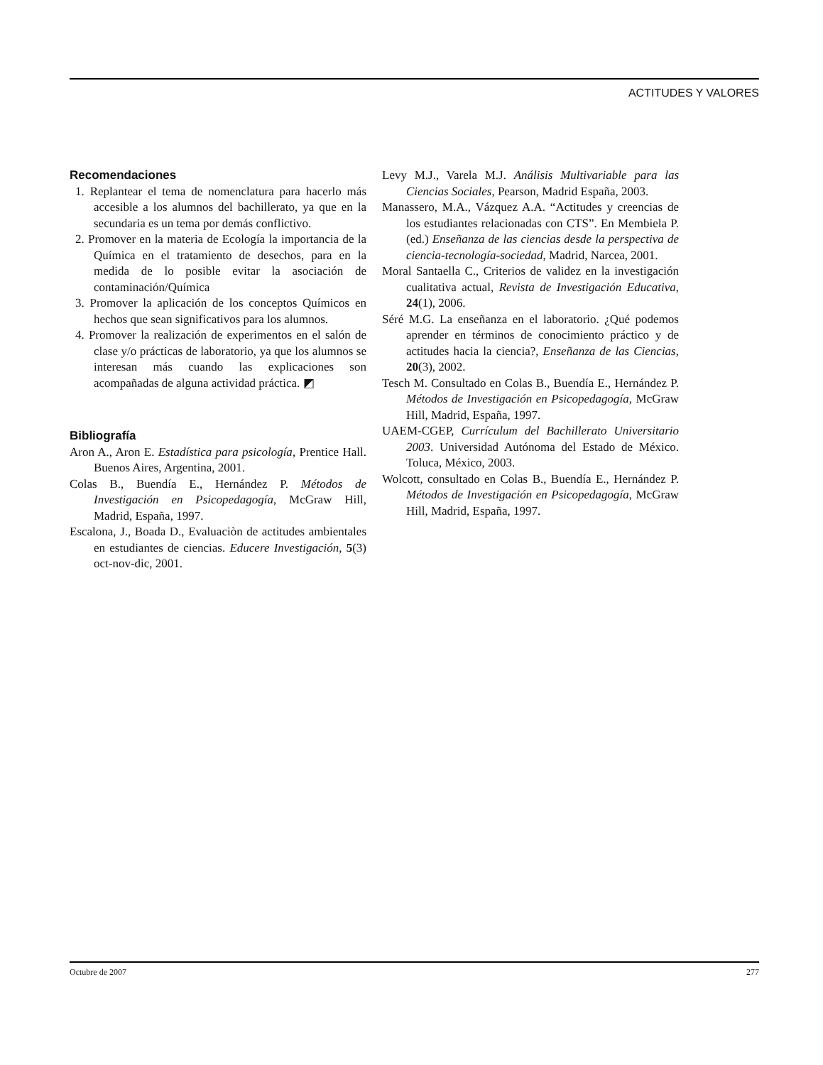ACTITUDES Y VALORES
Recomendaciones
1. Replantear el tema de nomenclatura para hacerlo más accesible a los alumnos del bachillerato, ya que en la secundaria es un tema por demás conflictivo.
2. Promover en la materia de Ecología la importancia de la Química en el tratamiento de desechos, para en la medida de lo posible evitar la asociación de contaminación/Química
3. Promover la aplicación de los conceptos Químicos en hechos que sean significativos para los alumnos.
4. Promover la realización de experimentos en el salón de clase y/o prácticas de laboratorio, ya que los alumnos se interesan más cuando las explicaciones son acompañadas de alguna actividad práctica. ◩
Bibliografía
Aron A., Aron E. Estadística para psicología, Prentice Hall. Buenos Aires, Argentina, 2001.
Colas B., Buendía E., Hernández P. Métodos de Investigación en Psicopedagogía, McGraw Hill, Madrid, España, 1997.
Escalona, J., Boada D., Evaluaciòn de actitudes ambientales en estudiantes de ciencias. Educere Investigación, 5(3) oct-nov-dic, 2001.
Levy M.J., Varela M.J. Análisis Multivariable para las Ciencias Sociales, Pearson, Madrid España, 2003.
Manassero, M.A., Vázquez A.A. “Actitudes y creencias de los estudiantes relacionadas con CTS”. En Membiela P. (ed.) Enseñanza de las ciencias desde la perspectiva de ciencia-tecnología-sociedad, Madrid, Narcea, 2001.
Moral Santaella C., Criterios de validez en la investigación cualitativa actual, Revista de Investigación Educativa, 24(1), 2006.
Séré M.G. La enseñanza en el laboratorio. ¿Qué podemos aprender en términos de conocimiento práctico y de actitudes hacia la ciencia?, Enseñanza de las Ciencias, 20(3), 2002.
Tesch M. Consultado en Colas B., Buendía E., Hernández P. Métodos de Investigación en Psicopedagogía, McGraw Hill, Madrid, España, 1997.
UAEM-CGEP, Currículum del Bachillerato Universitario 2003. Universidad Autónoma del Estado de México. Toluca, México, 2003.
Wolcott, consultado en Colas B., Buendía E., Hernández P. Métodos de Investigación en Psicopedagogía, McGraw Hill, Madrid, España, 1997.
Octubre de 2007 277